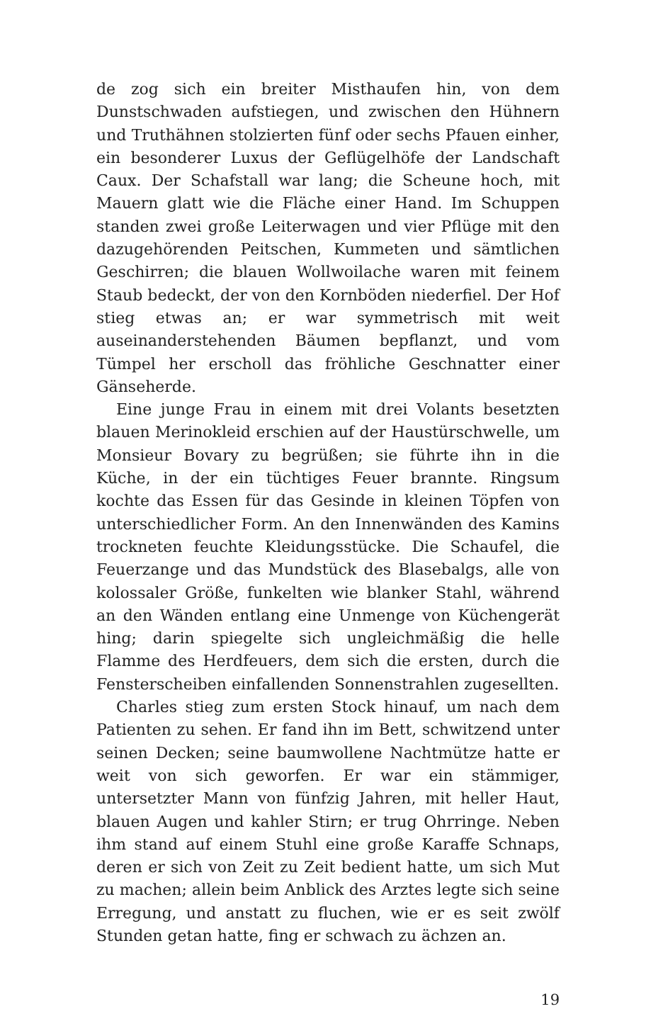de zog sich ein breiter Misthaufen hin, von dem Dunstschwaden aufstiegen, und zwischen den Hühnern und Truthähnen stolzierten fünf oder sechs Pfauen einher, ein besonderer Luxus der Geflügelhöfe der Landschaft Caux. Der Schafstall war lang; die Scheune hoch, mit Mauern glatt wie die Fläche einer Hand. Im Schuppen standen zwei große Leiterwagen und vier Pflüge mit den dazugehörenden Peitschen, Kummeten und sämtlichen Geschirren; die blauen Wollwoilache waren mit feinem Staub bedeckt, der von den Kornböden niederfiel. Der Hof stieg etwas an; er war symmetrisch mit weit auseinanderstehenden Bäumen bepflanzt, und vom Tümpel her erscholl das fröhliche Geschnatter einer Gänseherde.
Eine junge Frau in einem mit drei Volants besetzten blauen Merinokleid erschien auf der Haustürschwelle, um Monsieur Bovary zu begrüßen; sie führte ihn in die Küche, in der ein tüchtiges Feuer brannte. Ringsum kochte das Essen für das Gesinde in kleinen Töpfen von unterschiedlicher Form. An den Innenwänden des Kamins trockneten feuchte Kleidungsstücke. Die Schaufel, die Feuerzange und das Mundstück des Blasebalgs, alle von kolossaler Größe, funkelten wie blanker Stahl, während an den Wänden entlang eine Unmenge von Küchengerät hing; darin spiegelte sich ungleichmäßig die helle Flamme des Herdfeuers, dem sich die ersten, durch die Fensterscheiben einfallenden Sonnenstrahlen zugesellten.
Charles stieg zum ersten Stock hinauf, um nach dem Patienten zu sehen. Er fand ihn im Bett, schwitzend unter seinen Decken; seine baumwollene Nachtmütze hatte er weit von sich geworfen. Er war ein stämmiger, untersetzter Mann von fünfzig Jahren, mit heller Haut, blauen Augen und kahler Stirn; er trug Ohrringe. Neben ihm stand auf einem Stuhl eine große Karaffe Schnaps, deren er sich von Zeit zu Zeit bedient hatte, um sich Mut zu machen; allein beim Anblick des Arztes legte sich seine Erregung, und anstatt zu fluchen, wie er es seit zwölf Stunden getan hatte, fing er schwach zu ächzen an.
19